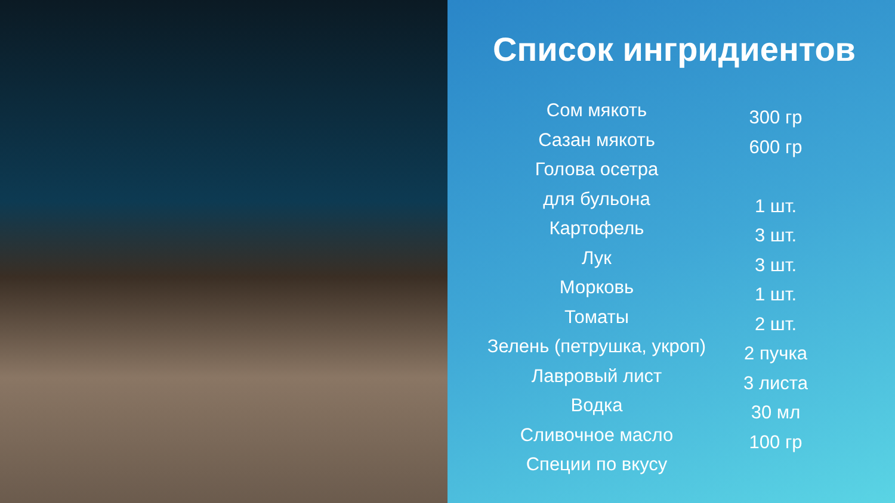Список ингридиентов
Сом мякоть
Сазан мякоть
Голова осетра
для бульона
Картофель
Лук
Морковь
Томаты
Зелень (петрушка, укроп)
Лавровый лист
Водка
Сливочное масло
Специи по вкусу
300 гр
600 гр
1 шт.
3 шт.
3 шт.
1 шт.
2 шт.
2 пучка
3 листа
30 мл
100 гр